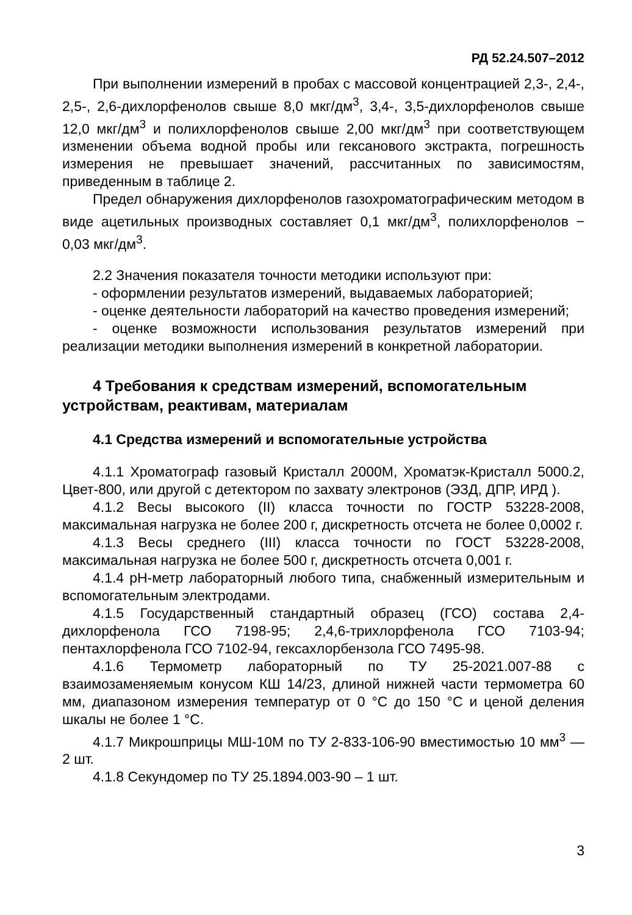РД 52.24.507–2012
При выполнении измерений в пробах с массовой концентрацией 2,3-, 2,4-, 2,5-, 2,6-дихлорфенолов свыше 8,0 мкг/дм<sup>3</sup>, 3,4-, 3,5-дихлорфенолов свыше 12,0 мкг/дм<sup>3</sup> и полихлорфенолов свыше 2,00 мкг/дм<sup>3</sup> при соответствующем изменении объема водной пробы или гексанового экстракта, погрешность измерения не превышает значений, рассчитанных по зависимостям, приведенным в таблице 2.
Предел обнаружения дихлорфенолов газохроматографическим методом в виде ацетильных производных составляет 0,1 мкг/дм<sup>3</sup>, полихлорфенолов − 0,03 мкг/дм<sup>3</sup>.
2.2 Значения показателя точности методики используют при:
- оформлении результатов измерений, выдаваемых лабораторией;
- оценке деятельности лабораторий на качество проведения измерений;
- оценке возможности использования результатов измерений при реализации методики выполнения измерений в конкретной лаборатории.
4 Требования к средствам измерений, вспомогательным устройствам, реактивам, материалам
4.1 Средства измерений и вспомогательные устройства
4.1.1 Хроматограф газовый Кристалл 2000М, Хроматэк-Кристалл 5000.2, Цвет-800, или другой с детектором по захвату электронов (ЭЗД, ДПР, ИРД ).
4.1.2 Весы высокого (II) класса точности по ГОСТР 53228-2008, максимальная нагрузка не более 200 г, дискретность отсчета не более 0,0002 г.
4.1.3 Весы среднего (III) класса точности по ГОСТ 53228-2008, максимальная нагрузка не более 500 г, дискретность отсчета 0,001 г.
4.1.4 pH-метр лабораторный любого типа, снабженный измерительным и вспомогательным электродами.
4.1.5 Государственный стандартный образец (ГСО) состава 2,4-дихлорфенола ГСО 7198-95; 2,4,6-трихлорфенола ГСО 7103-94; пентахлорфенола ГСО 7102-94, гексахлорбензола ГСО 7495-98.
4.1.6 Термометр лабораторный по ТУ 25-2021.007-88 с взаимозаменяемым конусом КШ 14/23, длиной нижней части термометра 60 мм, диапазоном измерения температур от 0 °С до 150 °С и ценой деления шкалы не более 1 °С.
4.1.7 Микрошприцы МШ-10М по ТУ 2-833-106-90 вместимостью 10 мм<sup>3</sup> — 2 шт.
4.1.8 Секундомер по ТУ 25.1894.003-90 – 1 шт.
3